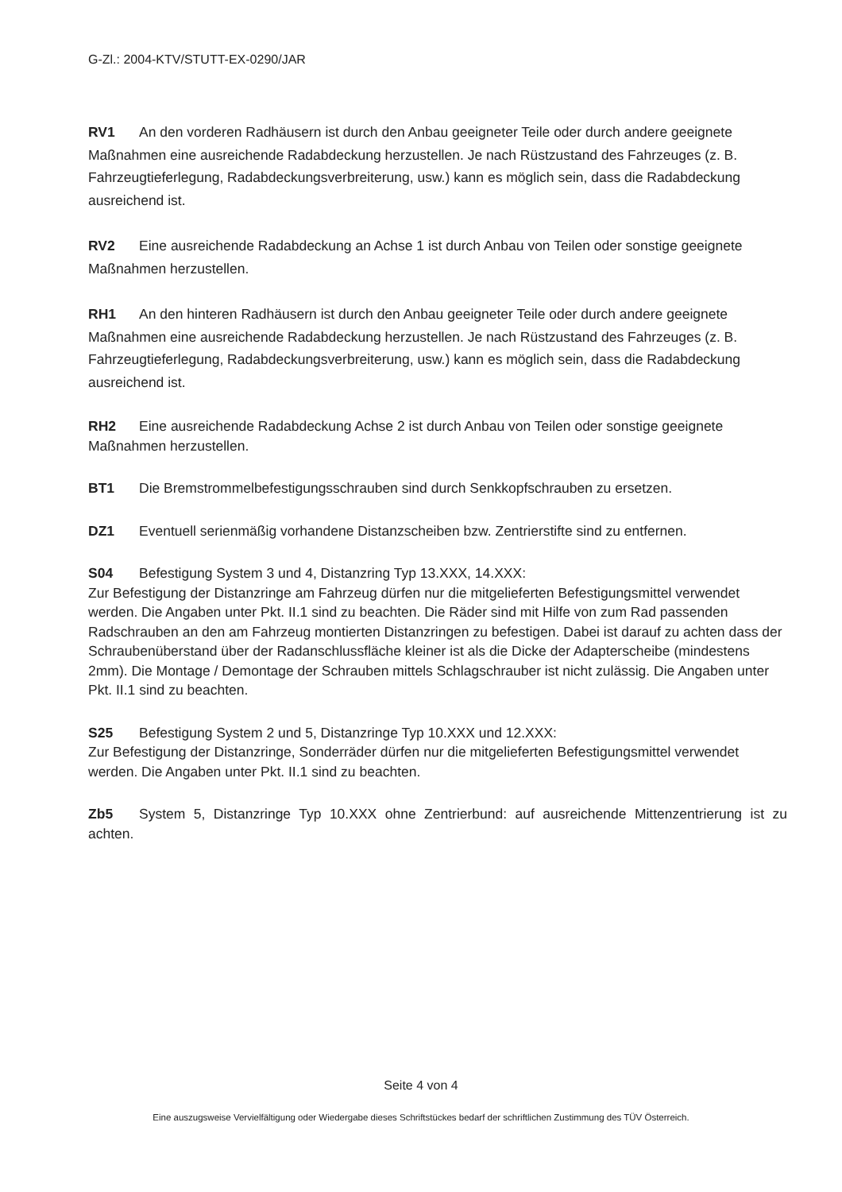G-Zl.: 2004-KTV/STUTT-EX-0290/JAR
RV1 An den vorderen Radhäusern ist durch den Anbau geeigneter Teile oder durch andere geeignete Maßnahmen eine ausreichende Radabdeckung herzustellen. Je nach Rüstzustand des Fahrzeuges (z. B. Fahrzeugtieferlegung, Radabdeckungsverbreiterung, usw.) kann es möglich sein, dass die Radabdeckung ausreichend ist.
RV2 Eine ausreichende Radabdeckung an Achse 1 ist durch Anbau von Teilen oder sonstige geeignete Maßnahmen herzustellen.
RH1 An den hinteren Radhäusern ist durch den Anbau geeigneter Teile oder durch andere geeignete Maßnahmen eine ausreichende Radabdeckung herzustellen. Je nach Rüstzustand des Fahrzeuges (z. B. Fahrzeugtieferlegung, Radabdeckungsverbreiterung, usw.) kann es möglich sein, dass die Radabdeckung ausreichend ist.
RH2 Eine ausreichende Radabdeckung Achse 2 ist durch Anbau von Teilen oder sonstige geeignete Maßnahmen herzustellen.
BT1 Die Bremstrommelbefestigungsschrauben sind durch Senkkopfschrauben zu ersetzen.
DZ1 Eventuell serienmäßig vorhandene Distanzscheiben bzw. Zentrierstifte sind zu entfernen.
S04 Befestigung System 3 und 4, Distanzring Typ 13.XXX, 14.XXX:
Zur Befestigung der Distanzringe am Fahrzeug dürfen nur die mitgelieferten Befestigungsmittel verwendet werden. Die Angaben unter Pkt. II.1 sind zu beachten. Die Räder sind mit Hilfe von zum Rad passenden Radschrauben an den am Fahrzeug montierten Distanzringen zu befestigen. Dabei ist darauf zu achten dass der Schraubenüberstand über der Radanschlussfläche kleiner ist als die Dicke der Adapterscheibe (mindestens 2mm). Die Montage / Demontage der Schrauben mittels Schlagschrauber ist nicht zulässig. Die Angaben unter Pkt. II.1 sind zu beachten.
S25 Befestigung System 2 und 5, Distanzringe Typ 10.XXX und 12.XXX:
Zur Befestigung der Distanzringe, Sonderräder dürfen nur die mitgelieferten Befestigungsmittel verwendet werden. Die Angaben unter Pkt. II.1 sind zu beachten.
Zb5 System 5, Distanzringe Typ 10.XXX ohne Zentrierbund: auf ausreichende Mittenzentrierung ist zu achten.
Seite 4 von 4
Eine auszugsweise Vervielfältigung oder Wiedergabe dieses Schriftstückes bedarf der schriftlichen Zustimmung des TÜV Österreich.